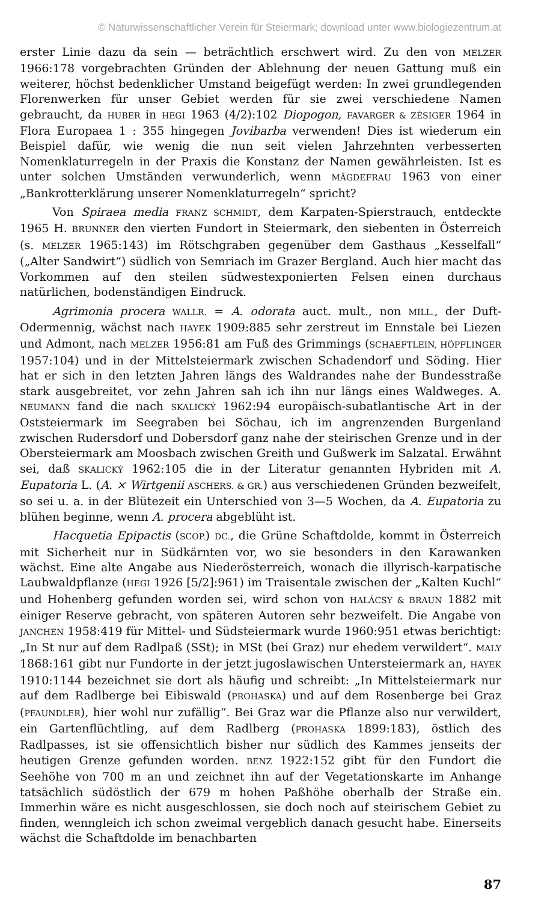© Naturwissenschaftlicher Verein für Steiermark; download unter www.biologiezentrum.at
erster Linie dazu da sein — beträchtlich erschwert wird. Zu den von MELZER 1966:178 vorgebrachten Gründen der Ablehnung der neuen Gattung muß ein weiterer, höchst bedenklicher Umstand beigefügt werden: In zwei grundlegenden Florenwerken für unser Gebiet werden für sie zwei verschiedene Namen gebraucht, da HUBER in HEGI 1963 (4/2):102 Diopogon, FAVARGER & ZÉSIGER 1964 in Flora Europaea 1 : 355 hingegen Jovibarba verwenden! Dies ist wiederum ein Beispiel dafür, wie wenig die nun seit vielen Jahrzehnten verbesserten Nomenklaturregeln in der Praxis die Konstanz der Namen gewährleisten. Ist es unter solchen Umständen verwunderlich, wenn MÄGDEFRAU 1963 von einer „Bankrotterklärung unserer Nomenklaturregeln“ spricht?
Von Spiraea media FRANZ SCHMIDT, dem Karpaten-Spierstrauch, entdeckte 1965 H. BRUNNER den vierten Fundort in Steiermark, den siebenten in Österreich (s. MELZER 1965:143) im Rötschgraben gegenüber dem Gasthaus „Kesselfall“ („Alter Sandwirt“) südlich von Semriach im Grazer Bergland. Auch hier macht das Vorkommen auf den steilen südwestexponierten Felsen einen durchaus natürlichen, bodenständigen Eindruck.
Agrimonia procera WALLR. = A. odorata auct. mult., non MILL., der Duft-Odermennig, wächst nach HAYEK 1909:885 sehr zerstreut im Ennstale bei Liezen und Admont, nach MELZER 1956:81 am Fuß des Grimmings (SCHAEFTLEIN, HÖPFLINGER 1957:104) und in der Mittelsteiermark zwischen Schadendorf und Söding. Hier hat er sich in den letzten Jahren längs des Waldrandes nahe der Bundesstraße stark ausgebreitet, vor zehn Jahren sah ich ihn nur längs eines Waldweges. A. NEUMANN fand die nach SKALICKÝ 1962:94 europäisch-subatlantische Art in der Oststeiermark im Seegraben bei Söchau, ich im angrenzenden Burgenland zwischen Rudersdorf und Dobersdorf ganz nahe der steirischen Grenze und in der Obersteiermark am Moosbach zwischen Greith und Gußwerk im Salzatal. Erwähnt sei, daß SKALICKÝ 1962:105 die in der Literatur genannten Hybriden mit A. Eupatoria L. (A. × Wirtgenii ASCHERS. & GR.) aus verschiedenen Gründen bezweifelt, so sei u. a. in der Blütezeit ein Unterschied von 3—5 Wochen, da A. Eupatoria zu blühen beginne, wenn A. procera abgeblüht ist.
Hacquetia Epipactis (SCOP.) DC., die Grüne Schaftdolde, kommt in Österreich mit Sicherheit nur in Südkärnten vor, wo sie besonders in den Karawanken wächst. Eine alte Angabe aus Niederösterreich, wonach die illyrisch-karpatische Laubwaldpflanze (HEGI 1926 [5/2]:961) im Traisentale zwischen der „Kalten Kuchl“ und Hohenberg gefunden worden sei, wird schon von HALÁCSY & BRAUN 1882 mit einiger Reserve gebracht, von späteren Autoren sehr bezweifelt. Die Angabe von JANCHEN 1958:419 für Mittel- und Südsteiermark wurde 1960:951 etwas berichtigt: „In St nur auf dem Radlpaß (SSt); in MSt (bei Graz) nur ehedem verwildert“. MALY 1868:161 gibt nur Fundorte in der jetzt jugoslawischen Untersteiermark an, HAYEK 1910:1144 bezeichnet sie dort als häufig und schreibt: „In Mittelsteiermark nur auf dem Radlberge bei Eibiswald (PROHASKA) und auf dem Rosenberge bei Graz (PFAUNDLER), hier wohl nur zufällig“. Bei Graz war die Pflanze also nur verwildert, ein Gartenflüchtling, auf dem Radlberg (PROHASKA 1899:183), östlich des Radlpasses, ist sie offensichtlich bisher nur südlich des Kammes jenseits der heutigen Grenze gefunden worden. BENZ 1922:152 gibt für den Fundort die Seehöhe von 700 m an und zeichnet ihn auf der Vegetationskarte im Anhange tatsächlich südöstlich der 679 m hohen Paßhöhe oberhalb der Straße ein. Immerhin wäre es nicht ausgeschlossen, sie doch noch auf steirischem Gebiet zu finden, wenngleich ich schon zweimal vergeblich danach gesucht habe. Einerseits wächst die Schaftdolde im benachbarten
87